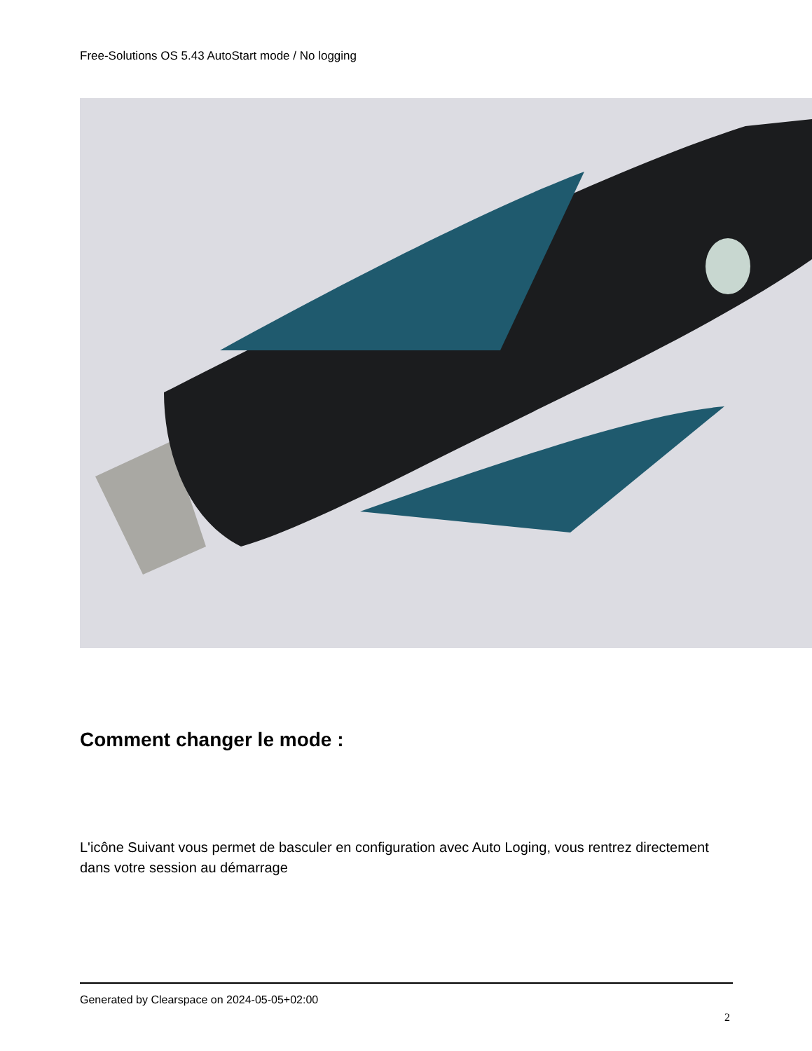Free-Solutions OS 5.43 AutoStart mode / No logging
Comment changer le mode :
L'icône Suivant vous permet de basculer en configuration avec Auto Loging, vous rentrez directement dans votre session au démarrage
Generated by Clearspace on 2024-05-05+02:00
2